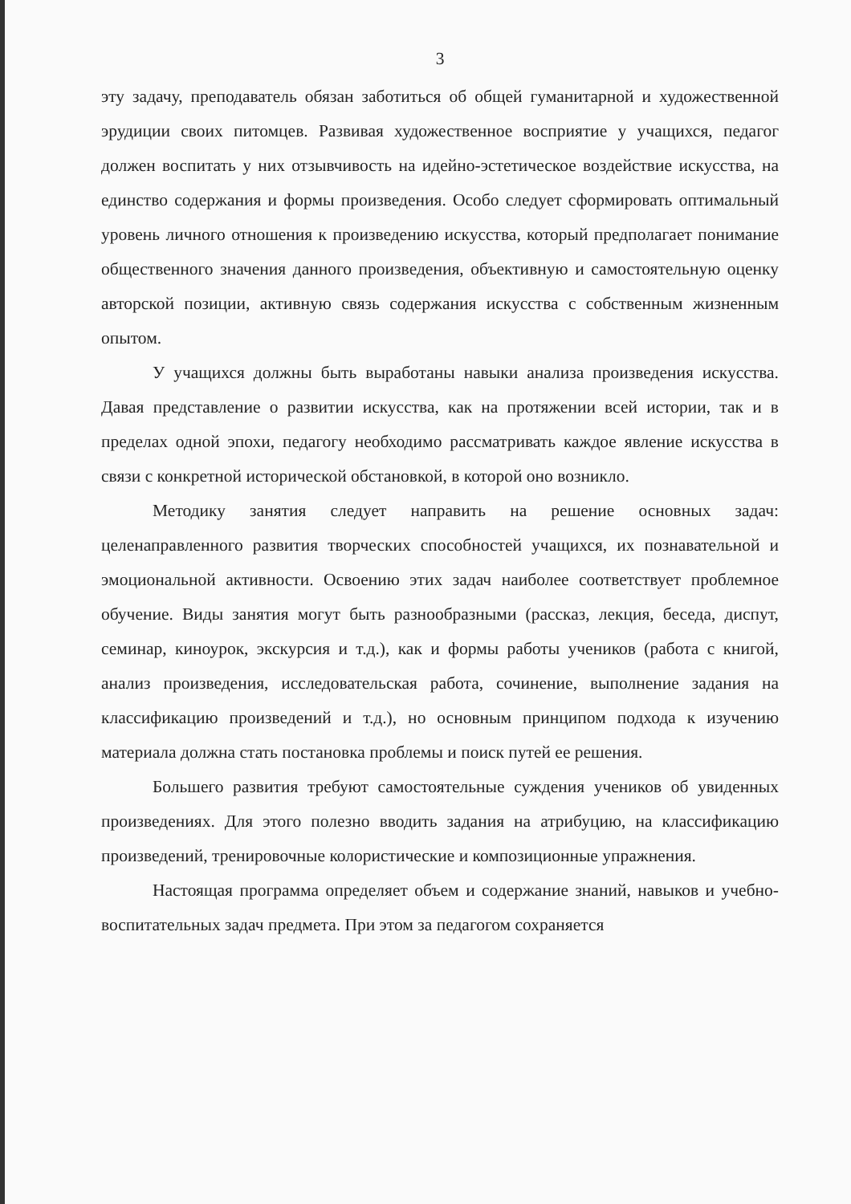3
эту задачу, преподаватель обязан заботиться об общей гуманитарной и художественной эрудиции своих питомцев. Развивая художественное восприятие у учащихся, педагог должен воспитать у них отзывчивость на идейно-эстетическое воздействие искусства, на единство содержания и формы произведения. Особо следует сформировать оптимальный уровень личного отношения к произведению искусства, который предполагает понимание общественного значения данного произведения, объективную и самостоятельную оценку авторской позиции, активную связь содержания искусства с собственным жизненным опытом.
У учащихся должны быть выработаны навыки анализа произведения искусства. Давая представление о развитии искусства, как на протяжении всей истории, так и в пределах одной эпохи, педагогу необходимо рассматривать каждое явление искусства в связи с конкретной исторической обстановкой, в которой оно возникло.
Методику занятия следует направить на решение основных задач: целенаправленного развития творческих способностей учащихся, их познавательной и эмоциональной активности. Освоению этих задач наиболее соответствует проблемное обучение. Виды занятия могут быть разнообразными (рассказ, лекция, беседа, диспут, семинар, киноурок, экскурсия и т.д.), как и формы работы учеников (работа с книгой, анализ произведения, исследовательская работа, сочинение, выполнение задания на классификацию произведений и т.д.), но основным принципом подхода к изучению материала должна стать постановка проблемы и поиск путей ее решения.
Большего развития требуют самостоятельные суждения учеников об увиденных произведениях. Для этого полезно вводить задания на атрибуцию, на классификацию произведений, тренировочные колористические и композиционные упражнения.
Настоящая программа определяет объем и содержание знаний, навыков и учебно-воспитательных задач предмета. При этом за педагогом сохраняется